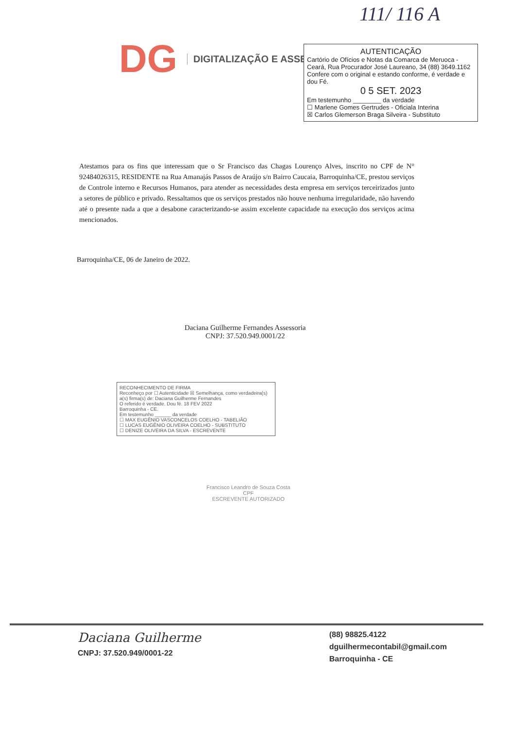111/ 116 A
DG
DIGITALIZAÇÃO E ASSESSORIA
AUTENTICAÇÃO
Cartório de Ofícios e Notas da Comarca de Meruoca - Ceará, Rua Procurador José Laureano, 34 (88) 3649.1162
Confere com o original e estando conforme, é verdade e dou Fé.
0 5 SET. 2023
Em testemunho ________ da verdade
☐ Marlene Gomes Gertrudes - Oficiala Interina
☒ Carlos Glemerson Braga Silveira - Substituto
Atestamos para os fins que interessam que o Sr Francisco das Chagas Lourenço Alves, inscrito no CPF de N° 92484026315, RESIDENTE na Rua Amanajás Passos de Araújo s/n Bairro Caucaia, Barroquinha/CE, prestou serviços de Controle interno e Recursos Humanos, para atender as necessidades desta empresa em serviços terceirizados junto a setores de público e privado. Ressaltamos que os serviços prestados não houve nenhuma irregularidade, não havendo até o presente nada a que a desabone caracterizando-se assim excelente capacidade na execução dos serviços acima mencionados.
Barroquinha/CE, 06 de Janeiro de 2022.
Daciana Guilherme Fernandes Assessoria
CNPJ: 37.520.949.0001/22
RECONHECIMENTO DE FIRMA
Reconheço por ☐ Autenticidade ☒ Semelhança, como verdadeira(s) a(s) firma(s) de: Daciana Guilherme Fernandes
O referido é verdade. Dou fé. 18 FEV 2022
Barroquinha - CE.
Em testemunho ______ da verdade
☐ MAX EUGÊNIO VASCONCELOS COELHO - TABELIÃO
☐ LUCAS EUGÊNIO OLIVEIRA COELHO - SUBSTITUTO
☐ DENIZE OLIVEIRA DA SILVA - ESCREVENTE
Francisco Leandro de Souza Costa
CPF
ESCREVENTE AUTORIZADO
Daciana Guilherme
CNPJ: 37.520.949/0001-22
(88) 98825.4122
dguilhermecontabil@gmail.com
Barroquinha - CE